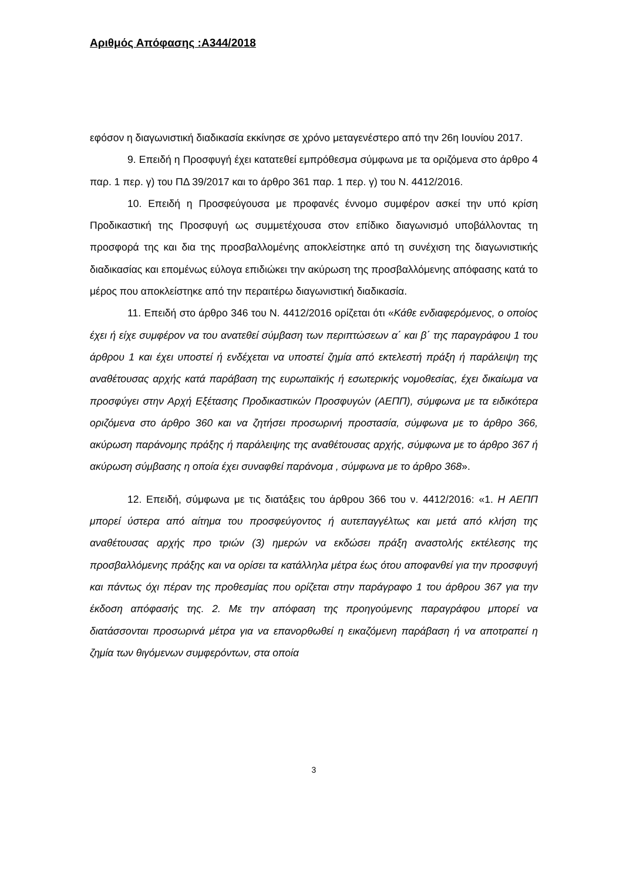Αριθμός Απόφασης :Α344/2018
εφόσον η διαγωνιστική διαδικασία εκκίνησε σε χρόνο μεταγενέστερο από την 26η Ιουνίου 2017.
9. Επειδή η Προσφυγή έχει κατατεθεί εμπρόθεσμα σύμφωνα με τα οριζόμενα στο άρθρο 4 παρ. 1 περ. γ) του ΠΔ 39/2017 και το άρθρο 361 παρ. 1 περ. γ) του Ν. 4412/2016.
10. Επειδή η Προσφεύγουσα με προφανές έννομο συμφέρον ασκεί την υπό κρίση Προδικαστική της Προσφυγή ως συμμετέχουσα στον επίδικο διαγωνισμό υποβάλλοντας τη προσφορά της και δια της προσβαλλομένης αποκλείστηκε από τη συνέχιση της διαγωνιστικής διαδικασίας και επομένως εύλογα επιδιώκει την ακύρωση της προσβαλλόμενης απόφασης κατά το μέρος που αποκλείστηκε από την περαιτέρω διαγωνιστική διαδικασία.
11. Επειδή στο άρθρο 346 του Ν. 4412/2016 ορίζεται ότι «Κάθε ενδιαφερόμενος, ο οποίος έχει ή είχε συμφέρον να του ανατεθεί σύμβαση των περιπτώσεων α΄ και β΄ της παραγράφου 1 του άρθρου 1 και έχει υποστεί ή ενδέχεται να υποστεί ζημία από εκτελεστή πράξη ή παράλειψη της αναθέτουσας αρχής κατά παράβαση της ευρωπαϊκής ή εσωτερικής νομοθεσίας, έχει δικαίωμα να προσφύγει στην Αρχή Εξέτασης Προδικαστικών Προσφυγών (ΑΕΠΠ), σύμφωνα με τα ειδικότερα οριζόμενα στο άρθρο 360 και να ζητήσει προσωρινή προστασία, σύμφωνα με το άρθρο 366, ακύρωση παράνομης πράξης ή παράλειψης της αναθέτουσας αρχής, σύμφωνα με το άρθρο 367 ή ακύρωση σύμβασης η οποία έχει συναφθεί παράνομα , σύμφωνα με το άρθρο 368».
12. Επειδή, σύμφωνα με τις διατάξεις του άρθρου 366 του ν. 4412/2016: «1. Η ΑΕΠΠ μπορεί ύστερα από αίτημα του προσφεύγοντος ή αυτεπαγγέλτως και μετά από κλήση της αναθέτουσας αρχής προ τριών (3) ημερών να εκδώσει πράξη αναστολής εκτέλεσης της προσβαλλόμενης πράξης και να ορίσει τα κατάλληλα μέτρα έως ότου αποφανθεί για την προσφυγή και πάντως όχι πέραν της προθεσμίας που ορίζεται στην παράγραφο 1 του άρθρου 367 για την έκδοση απόφασής της. 2. Με την απόφαση της προηγούμενης παραγράφου μπορεί να διατάσσονται προσωρινά μέτρα για να επανορθωθεί η εικαζόμενη παράβαση ή να αποτραπεί η ζημία των θιγόμενων συμφερόντων, στα οποία
3